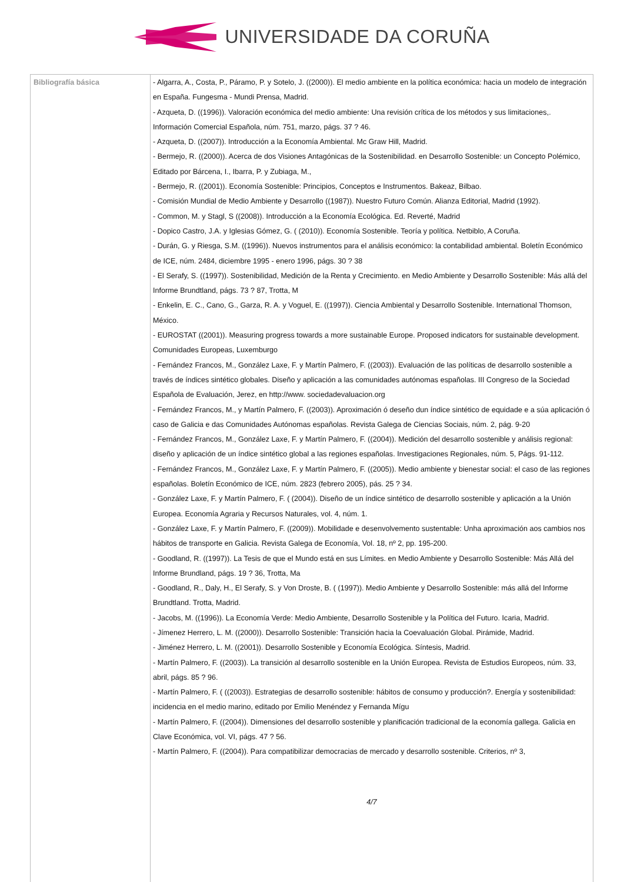UNIVERSIDADE DA CORUÑA
| Bibliografía básica | - Algarra, A., Costa, P., Páramo, P. y Sotelo, J. ((2000)). El medio ambiente en la política económica: hacia un modelo de integración en España. Fungesma - Mundi Prensa, Madrid. - Azqueta, D. ((1996)). Valoración económica del medio ambiente: Una revisión crítica de los métodos y sus limitaciones,. Información Comercial Española, núm. 751, marzo, págs. 37 ? 46. - Azqueta, D. ((2007)). Introducción a la Economía Ambiental. Mc Graw Hill, Madrid. - Bermejo, R. ((2000)). Acerca de dos Visiones Antagónicas de la Sostenibilidad. en Desarrollo Sostenible: un Concepto Polémico, Editado por Bárcena, I., Ibarra, P. y Zubiaga, M., - Bermejo, R. ((2001)). Economía Sostenible: Principios, Conceptos e Instrumentos. Bakeaz, Bilbao. - Comisión Mundial de Medio Ambiente y Desarrollo ((1987)). Nuestro Futuro Común. Alianza Editorial, Madrid (1992). - Common, M. y Stagl, S ((2008)). Introducción a la Economía Ecológica. Ed. Reverté, Madrid - Dopico Castro, J.A. y Iglesias Gómez, G. ( (2010)). Economía Sostenible. Teoría y política. Netbiblo, A Coruña. - Durán, G. y Riesga, S.M. ((1996)). Nuevos instrumentos para el análisis económico: la contabilidad ambiental. Boletín Económico de ICE, núm. 2484, diciembre 1995 - enero 1996, págs. 30 ? 38 - El Serafy, S. ((1997)). Sostenibilidad, Medición de la Renta y Crecimiento. en Medio Ambiente y Desarrollo Sostenible: Más allá del Informe Brundtland, págs. 73 ? 87, Trotta, M - Enkelin, E. C., Cano, G., Garza, R. A. y Voguel, E. ((1997)). Ciencia Ambiental y Desarrollo Sostenible. International Thomson, México. - EUROSTAT ((2001)). Measuring progress towards a more sustainable Europe. Proposed indicators for sustainable development. Comunidades Europeas, Luxemburgo - Fernández Francos, M., González Laxe, F. y Martín Palmero, F. ((2003)). Evaluación de las políticas de desarrollo sostenible a través de índices sintético globales. Diseño y aplicación a las comunidades autónomas españolas. III Congreso de la Sociedad Española de Evaluación, Jerez, en http://www. sociedadevaluacion.org - Fernández Francos, M., y Martín Palmero, F. ((2003)). Aproximación ó deseño dun índice sintético de equidade e a súa aplicación ó caso de Galicia e das Comunidades Autónomas españolas. Revista Galega de Ciencias Sociais, núm. 2, pág. 9-20 - Fernández Francos, M., González Laxe, F. y Martín Palmero, F. ((2004)). Medición del desarrollo sostenible y análisis regional: diseño y aplicación de un índice sintético global a las regiones españolas. Investigaciones Regionales, núm. 5, Págs. 91-112. - Fernández Francos, M., González Laxe, F. y Martín Palmero, F. ((2005)). Medio ambiente y bienestar social: el caso de las regiones españolas. Boletín Económico de ICE, núm. 2823 (febrero 2005), pás. 25 ? 34. - González Laxe, F. y Martín Palmero, F. ( (2004)). Diseño de un índice sintético de desarrollo sostenible y aplicación a la Unión Europea. Economía Agraria y Recursos Naturales, vol. 4, núm. 1. - González Laxe, F. y Martín Palmero, F. ((2009)). Mobilidade e desenvolvemento sustentable: Unha aproximación aos cambios nos hábitos de transporte en Galicia. Revista Galega de Economía, Vol. 18, nº 2, pp. 195-200. - Goodland, R. ((1997)). La Tesis de que el Mundo está en sus Límites. en Medio Ambiente y Desarrollo Sostenible: Más Allá del Informe Brundland, págs. 19 ? 36, Trotta, Ma - Goodland, R., Daly, H., El Serafy, S. y Von Droste, B. ( (1997)). Medio Ambiente y Desarrollo Sostenible: más allá del Informe Brundtland. Trotta, Madrid. - Jacobs, M. ((1996)). La Economía Verde: Medio Ambiente, Desarrollo Sostenible y la Política del Futuro. Icaria, Madrid. - Jímenez Herrero, L. M. ((2000)). Desarrollo Sostenible: Transición hacia la Coevaluación Global. Pirámide, Madrid. - Jiménez Herrero, L. M. ((2001)). Desarrollo Sostenible y Economía Ecológica. Síntesis, Madrid. - Martín Palmero, F. ((2003)). La transición al desarrollo sostenible en la Unión Europea. Revista de Estudios Europeos, núm. 33, abril, págs. 85 ? 96. - Martín Palmero, F. ( ((2003)). Estrategias de desarrollo sostenible: hábitos de consumo y producción?. Energía y sostenibilidad: incidencia en el medio marino, editado por Emilio Menéndez y Fernanda Mígu - Martín Palmero, F. ((2004)). Dimensiones del desarrollo sostenible y planificación tradicional de la economía gallega. Galicia en Clave Económica, vol. VI, págs. 47 ? 56. - Martín Palmero, F. ((2004)). Para compatibilizar democracias de mercado y desarrollo sostenible. Criterios, nº 3, 4/7 |